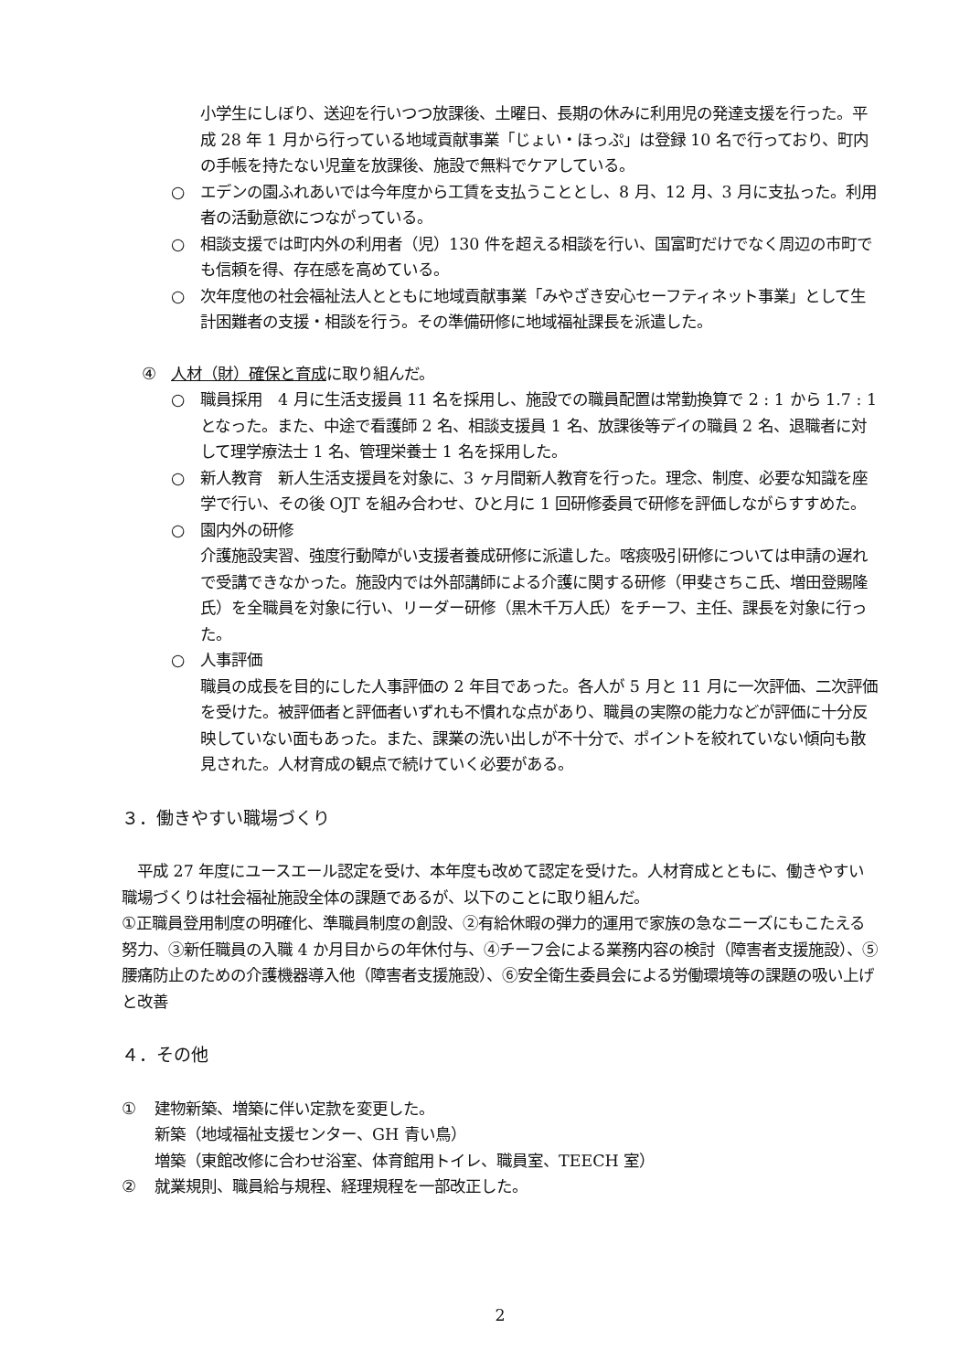小学生にしぼり、送迎を行いつつ放課後、土曜日、長期の休みに利用児の発達支援を行った。平成 28 年 1 月から行っている地域貢献事業「じょい・ほっぷ」は登録 10 名で行っており、町内の手帳を持たない児童を放課後、施設で無料でケアしている。
○ エデンの園ふれあいでは今年度から工賃を支払うこととし、8 月、12 月、3 月に支払った。利用者の活動意欲につながっている。
○ 相談支援では町内外の利用者（児）130 件を超える相談を行い、国富町だけでなく周辺の市町でも信頼を得、存在感を高めている。
○ 次年度他の社会福祉法人とともに地域貢献事業「みやざき安心セーフティネット事業」として生計困難者の支援・相談を行う。その準備研修に地域福祉課長を派遣した。
④ 人材（財）確保と育成に取り組んだ。
○ 職員採用　4 月に生活支援員 11 名を採用し、施設での職員配置は常勤換算で 2 : 1 から 1.7 : 1 となった。また、中途で看護師 2 名、相談支援員 1 名、放課後等デイの職員 2 名、退職者に対して理学療法士 1 名、管理栄養士 1 名を採用した。
○ 新人教育　新人生活支援員を対象に、3 ヶ月間新人教育を行った。理念、制度、必要な知識を座学で行い、その後 OJT を組み合わせ、ひと月に 1 回研修委員で研修を評価しながらすすめた。
○ 園内外の研修
介護施設実習、強度行動障がい支援者養成研修に派遣した。喀痰吸引研修については申請の遅れで受講できなかった。施設内では外部講師による介護に関する研修（甲斐さちこ氏、増田登賜隆氏）を全職員を対象に行い、リーダー研修（黒木千万人氏）をチーフ、主任、課長を対象に行った。
○ 人事評価
職員の成長を目的にした人事評価の 2 年目であった。各人が 5 月と 11 月に一次評価、二次評価を受けた。被評価者と評価者いずれも不慣れな点があり、職員の実際の能力などが評価に十分反映していない面もあった。また、課業の洗い出しが不十分で、ポイントを絞れていない傾向も散見された。人材育成の観点で続けていく必要がある。
３．働きやすい職場づくり
　平成 27 年度にユースエール認定を受け、本年度も改めて認定を受けた。人材育成とともに、働きやすい職場づくりは社会福祉施設全体の課題であるが、以下のことに取り組んだ。
①正職員登用制度の明確化、準職員制度の創設、②有給休暇の弾力的運用で家族の急なニーズにもこたえる努力、③新任職員の入職 4 か月目からの年休付与、④チーフ会による業務内容の検討（障害者支援施設）、⑤腰痛防止のための介護機器導入他（障害者支援施設）、⑥安全衛生委員会による労働環境等の課題の吸い上げと改善
４．その他
① 建物新築、増築に伴い定款を変更した。
新築（地域福祉支援センター、GH 青い鳥）
増築（東館改修に合わせ浴室、体育館用トイレ、職員室、TEECH 室）
② 就業規則、職員給与規程、経理規程を一部改正した。
2